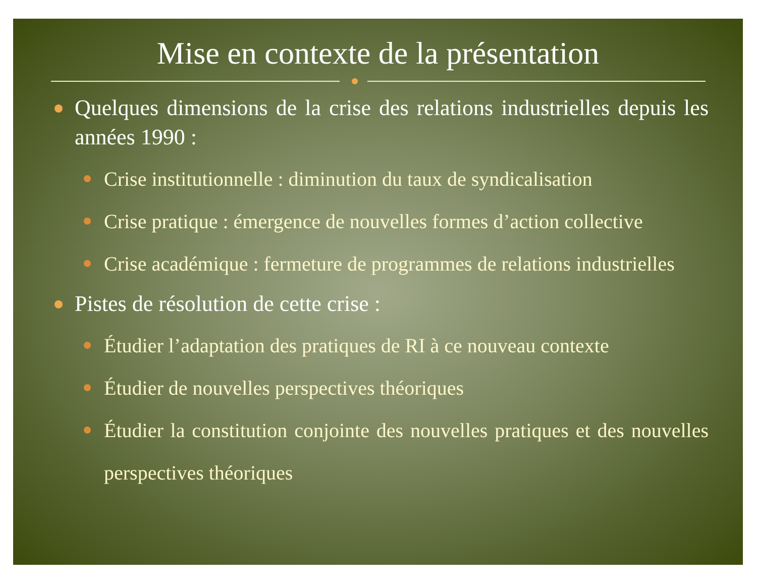Mise en contexte de la présentation
Quelques dimensions de la crise des relations industrielles depuis les années 1990 :
Crise institutionnelle : diminution du taux de syndicalisation
Crise pratique : émergence de nouvelles formes d’action collective
Crise académique : fermeture de programmes de relations industrielles
Pistes de résolution de cette crise :
Étudier l’adaptation des pratiques de RI à ce nouveau contexte
Étudier de nouvelles perspectives théoriques
Étudier la constitution conjointe des nouvelles pratiques et des nouvelles perspectives théoriques